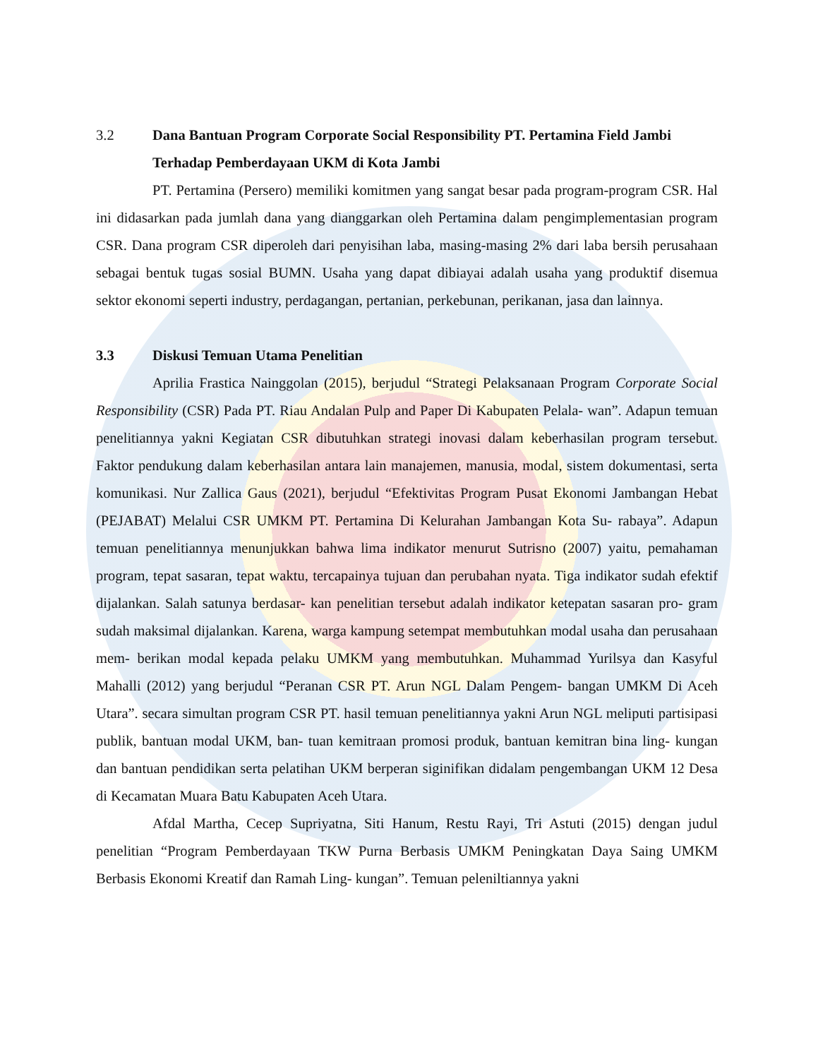3.2 Dana Bantuan Program Corporate Social Responsibility PT. Pertamina Field Jambi Terhadap Pemberdayaan UKM di Kota Jambi
PT. Pertamina (Persero) memiliki komitmen yang sangat besar pada program-program CSR. Hal ini didasarkan pada jumlah dana yang dianggarkan oleh Pertamina dalam pengimplementasian program CSR. Dana program CSR diperoleh dari penyisihan laba, masing-masing 2% dari laba bersih perusahaan sebagai bentuk tugas sosial BUMN. Usaha yang dapat dibiayai adalah usaha yang produktif disemua sektor ekonomi seperti industry, perdagangan, pertanian, perkebunan, perikanan, jasa dan lainnya.
3.3 Diskusi Temuan Utama Penelitian
Aprilia Frastica Nainggolan (2015), berjudul “Strategi Pelaksanaan Program Corporate Social Responsibility (CSR) Pada PT. Riau Andalan Pulp and Paper Di Kabupaten Pelala- wan”. Adapun temuan penelitiannya yakni Kegiatan CSR dibutuhkan strategi inovasi dalam keberhasilan program tersebut. Faktor pendukung dalam keberhasilan antara lain manajemen, manusia, modal, sistem dokumentasi, serta komunikasi. Nur Zallica Gaus (2021), berjudul “Efektivitas Program Pusat Ekonomi Jambangan Hebat (PEJABAT) Melalui CSR UMKM PT. Pertamina Di Kelurahan Jambangan Kota Su- rabaya”. Adapun temuan penelitiannya menunjukkan bahwa lima indikator menurut Sutrisno (2007) yaitu, pemahaman program, tepat sasaran, tepat waktu, tercapainya tujuan dan perubahan nyata. Tiga indikator sudah efektif dijalankan. Salah satunya berdasar- kan penelitian tersebut adalah indikator ketepatan sasaran pro- gram sudah maksimal dijalankan. Karena, warga kampung setempat membutuhkan modal usaha dan perusahaan mem- berikan modal kepada pelaku UMKM yang membutuhkan. Muhammad Yurilsya dan Kasyful Mahalli (2012) yang berjudul “Peranan CSR PT. Arun NGL Dalam Pengem- bangan UMKM Di Aceh Utara”. secara simultan program CSR PT. hasil temuan penelitiannya yakni Arun NGL meliputi partisipasi publik, bantuan modal UKM, ban- tuan kemitraan promosi produk, bantuan kemitran bina ling- kungan dan bantuan pendidikan serta pelatihan UKM berperan siginifikan didalam pengembangan UKM 12 Desa di Kecamatan Muara Batu Kabupaten Aceh Utara.
Afdal Martha, Cecep Supriyatna, Siti Hanum, Restu Rayi, Tri Astuti (2015) dengan judul penelitian “Program Pemberdayaan TKW Purna Berbasis UMKM Peningkatan Daya Saing UMKM Berbasis Ekonomi Kreatif dan Ramah Ling- kungan”. Temuan peleniltiannya yakni